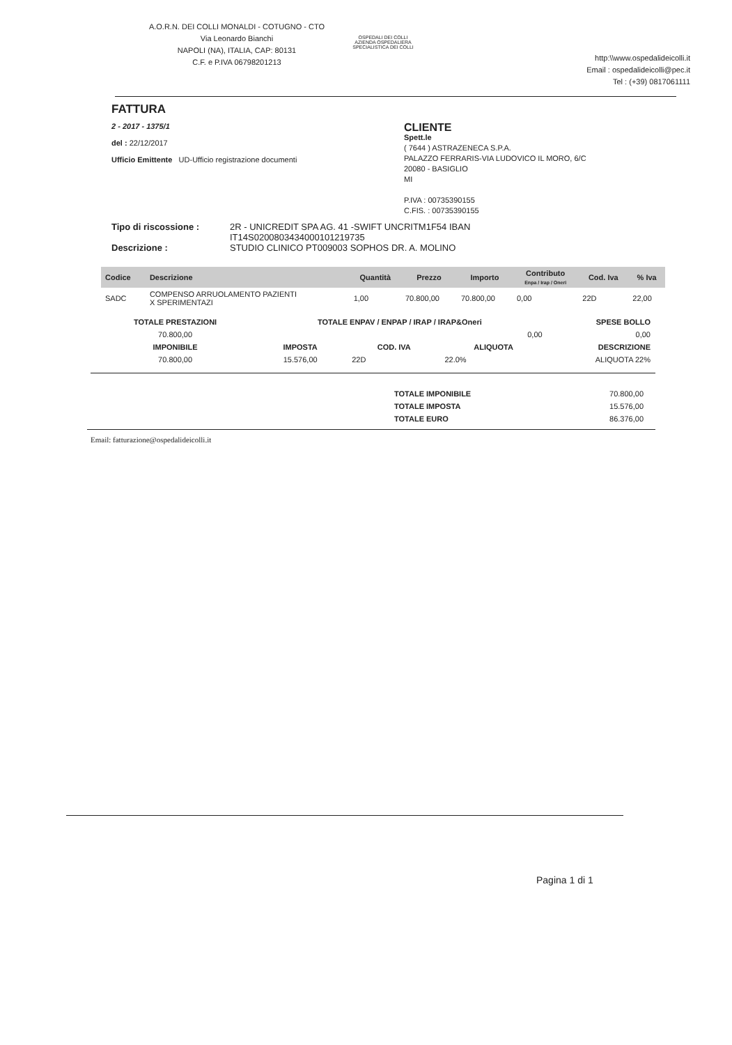A.O.R.N. DEI COLLI MONALDI - COTUGNO - CTO
Via Leonardo Bianchi
NAPOLI (NA), ITALIA, CAP: 80131
C.F. e P.IVA 06798201213
OSPEDALI DEI COLLI
AZIENDA OSPEDALIERA SPECIALISTICA DEI COLLI
http:\\www.ospedalideicolli.it
Email : ospedalideicolli@pec.it
Tel : (+39) 0817061111
FATTURA
2 - 2017 - 1375/1
del : 22/12/2017
Ufficio Emittente UD-Ufficio registrazione documenti
CLIENTE
Spett.le
( 7644 ) ASTRAZENECA S.P.A.
PALAZZO FERRARIS-VIA LUDOVICO IL MORO, 6/C
20080 - BASIGLIO
MI
P.IVA : 00735390155
C.FIS. : 00735390155
Tipo di riscossione :
Descrizione :
2R - UNICREDIT SPA AG. 41 -SWIFT UNCRITM1F54 IBAN
IT14S0200803434000101219735
STUDIO CLINICO PT009003 SOPHOS DR. A. MOLINO
| Codice | Descrizione | Quantità | Prezzo | Importo | Contributo Enpa / Irap / Oneri | Cod. Iva | % Iva |
| --- | --- | --- | --- | --- | --- | --- | --- |
| SADC | COMPENSO ARRUOLAMENTO PAZIENTI X SPERIMENTAZI | 1,00 | 70.800,00 | 70.800,00 | 0,00 | 22D | 22,00 |
| TOTALE PRESTAZIONI | TOTALE ENPAV / ENPAP / IRAP / IRAP&Oneri | | | SPESE BOLLO |
| --- | --- | --- | --- | --- |
| 70.800,00 | 0,00 | | | 0,00 |
| IMPONIBILE | IMPOSTA | COD. IVA | ALIQUOTA | DESCRIZIONE |
| 70.800,00 | 15.576,00 | 22D | 22.0% | ALIQUOTA 22% |
| TOTALE IMPONIBILE | 70.800,00 |
| TOTALE IMPOSTA | 15.576,00 |
| TOTALE EURO | 86.376,00 |
Email: fatturazione@ospedalideicolli.it
Pagina 1 di 1